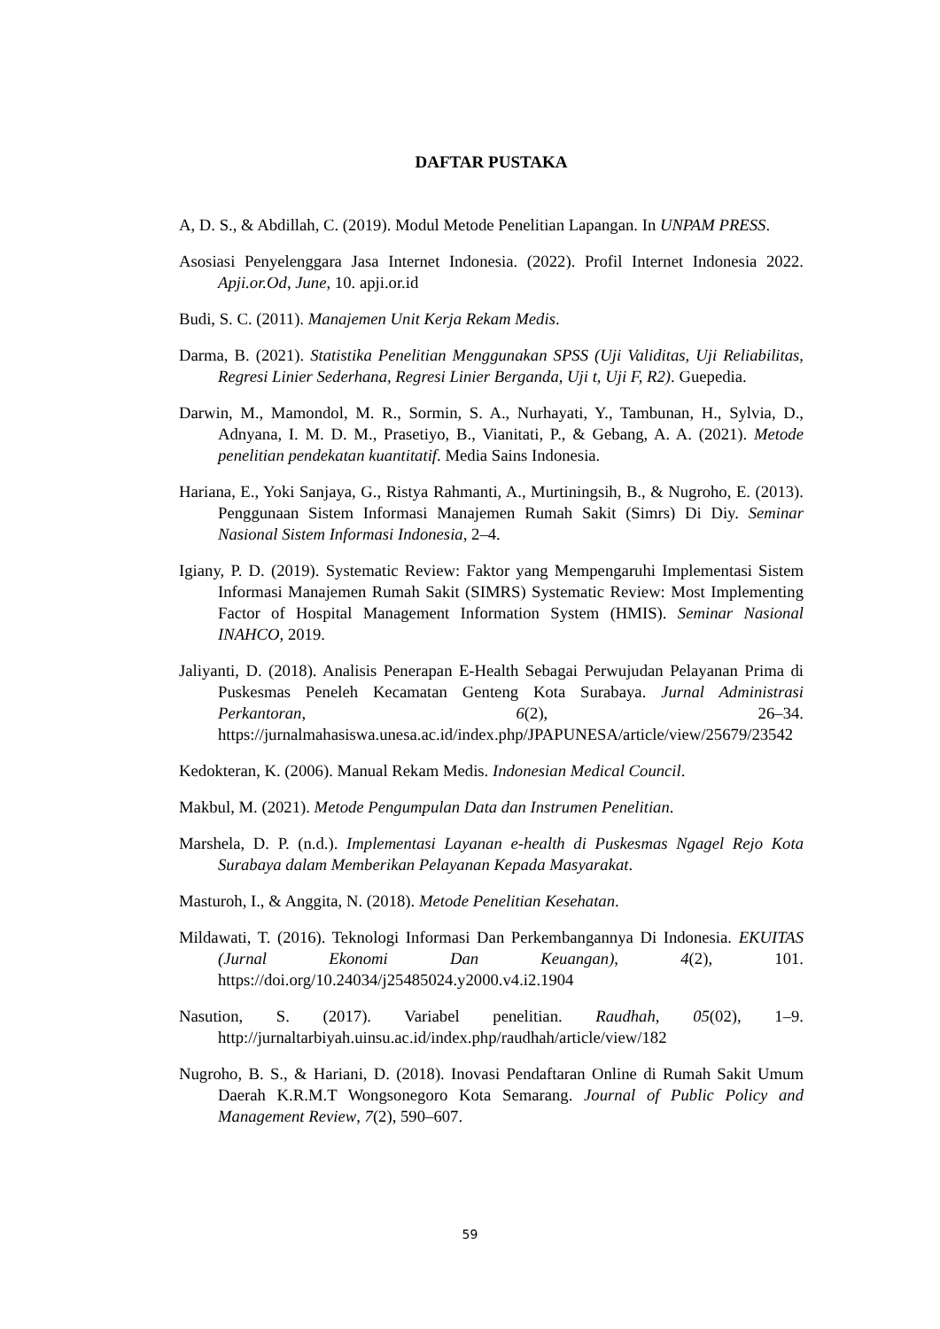DAFTAR PUSTAKA
A, D. S., & Abdillah, C. (2019). Modul Metode Penelitian Lapangan. In UNPAM PRESS.
Asosiasi Penyelenggara Jasa Internet Indonesia. (2022). Profil Internet Indonesia 2022. Apji.or.Od, June, 10. apji.or.id
Budi, S. C. (2011). Manajemen Unit Kerja Rekam Medis.
Darma, B. (2021). Statistika Penelitian Menggunakan SPSS (Uji Validitas, Uji Reliabilitas, Regresi Linier Sederhana, Regresi Linier Berganda, Uji t, Uji F, R2). Guepedia.
Darwin, M., Mamondol, M. R., Sormin, S. A., Nurhayati, Y., Tambunan, H., Sylvia, D., Adnyana, I. M. D. M., Prasetiyo, B., Vianitati, P., & Gebang, A. A. (2021). Metode penelitian pendekatan kuantitatif. Media Sains Indonesia.
Hariana, E., Yoki Sanjaya, G., Ristya Rahmanti, A., Murtiningsih, B., & Nugroho, E. (2013). Penggunaan Sistem Informasi Manajemen Rumah Sakit (Simrs) Di Diy. Seminar Nasional Sistem Informasi Indonesia, 2–4.
Igiany, P. D. (2019). Systematic Review: Faktor yang Mempengaruhi Implementasi Sistem Informasi Manajemen Rumah Sakit (SIMRS) Systematic Review: Most Implementing Factor of Hospital Management Information System (HMIS). Seminar Nasional INAHCO, 2019.
Jaliyanti, D. (2018). Analisis Penerapan E-Health Sebagai Perwujudan Pelayanan Prima di Puskesmas Peneleh Kecamatan Genteng Kota Surabaya. Jurnal Administrasi Perkantoran, 6(2), 26–34. https://jurnalmahasiswa.unesa.ac.id/index.php/JPAPUNESA/article/view/25679/23542
Kedokteran, K. (2006). Manual Rekam Medis. Indonesian Medical Council.
Makbul, M. (2021). Metode Pengumpulan Data dan Instrumen Penelitian.
Marshela, D. P. (n.d.). Implementasi Layanan e-health di Puskesmas Ngagel Rejo Kota Surabaya dalam Memberikan Pelayanan Kepada Masyarakat.
Masturoh, I., & Anggita, N. (2018). Metode Penelitian Kesehatan.
Mildawati, T. (2016). Teknologi Informasi Dan Perkembangannya Di Indonesia. EKUITAS (Jurnal Ekonomi Dan Keuangan), 4(2), 101. https://doi.org/10.24034/j25485024.y2000.v4.i2.1904
Nasution, S. (2017). Variabel penelitian. Raudhah, 05(02), 1–9. http://jurnaltarbiyah.uinsu.ac.id/index.php/raudhah/article/view/182
Nugroho, B. S., & Hariani, D. (2018). Inovasi Pendaftaran Online di Rumah Sakit Umum Daerah K.R.M.T Wongsonegoro Kota Semarang. Journal of Public Policy and Management Review, 7(2), 590–607.
59